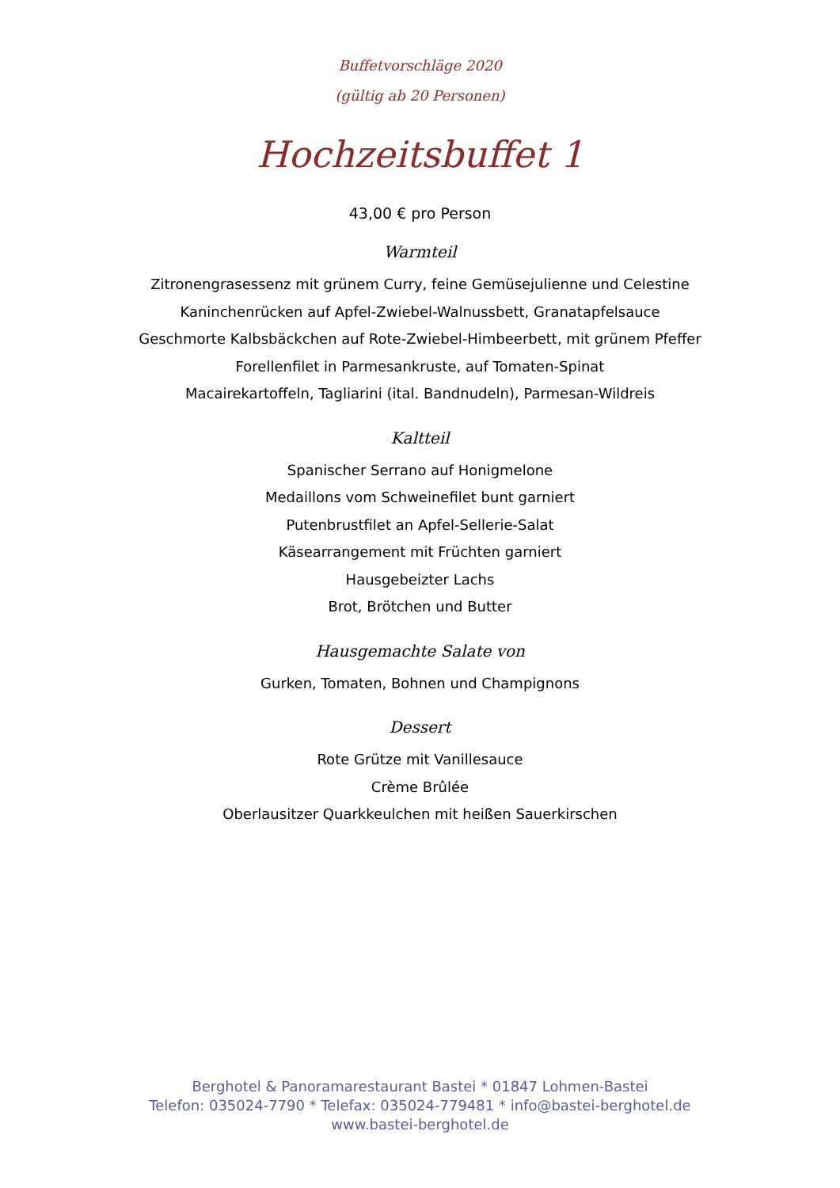Buffetvorschläge 2020
(gültig ab 20 Personen)
Hochzeitsbuffet 1
43,00 € pro Person
Warmteil
Zitronengrasessenz mit grünem Curry, feine Gemüsejulienne und Celestine
Kaninchenrücken auf Apfel-Zwiebel-Walnussbett, Granatapfelsauce
Geschmorte Kalbsbäckchen auf Rote-Zwiebel-Himbeerbett, mit grünem Pfeffer
Forellenfilet in Parmesankruste, auf Tomaten-Spinat
Macairekartoffeln, Tagliarini (ital. Bandnudeln), Parmesan-Wildreis
Kaltteil
Spanischer Serrano auf Honigmelone
Medaillons vom Schweinefilet bunt garniert
Putenbrustfilet an Apfel-Sellerie-Salat
Käsearrangement mit Früchten garniert
Hausgebeizter Lachs
Brot, Brötchen und Butter
Hausgemachte Salate von
Gurken, Tomaten, Bohnen und Champignons
Dessert
Rote Grütze mit Vanillesauce
Crème Brûlée
Oberlausitzer Quarkkeulchen mit heißen Sauerkirschen
Berghotel & Panoramarestaurant Bastei * 01847 Lohmen-Bastei
Telefon: 035024-7790 * Telefax: 035024-779481 * info@bastei-berghotel.de
www.bastei-berghotel.de